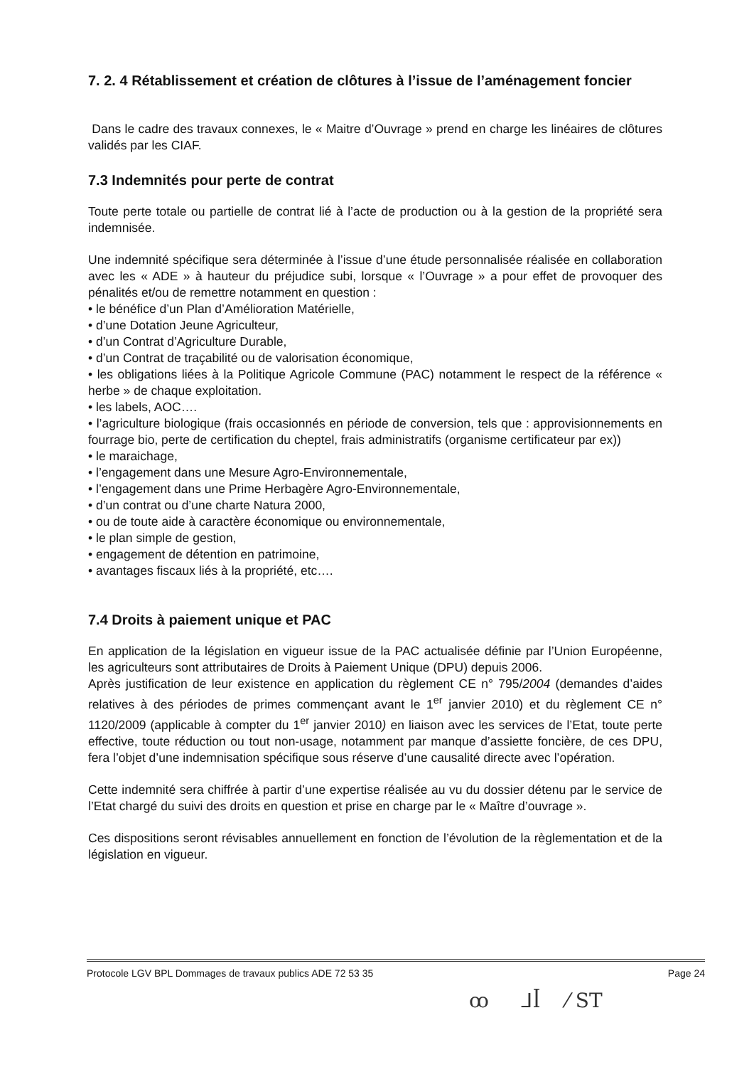7. 2. 4 Rétablissement et création de clôtures à l’issue de l’aménagement foncier
Dans le cadre des travaux connexes, le « Maitre d’Ouvrage » prend en charge les linéaires de clôtures validés par les CIAF.
7.3 Indemnités pour perte de contrat
Toute perte totale ou partielle de contrat lié à l’acte de production ou à la gestion de la propriété sera indemnisée.
Une indemnité spécifique sera déterminée à l’issue d’une étude personnalisée réalisée en collaboration avec les « ADE » à hauteur du préjudice subi, lorsque « l’Ouvrage » a pour effet de provoquer des pénalités et/ou de remettre notamment en question :
• le bénéfice d’un Plan d’Amélioration Matérielle,
• d’une Dotation Jeune Agriculteur,
• d’un Contrat d’Agriculture Durable,
• d’un Contrat de traçabilité ou de valorisation économique,
• les obligations liées à la Politique Agricole Commune (PAC) notamment le respect de la référence « herbe » de chaque exploitation.
• les labels, AOC….
• l’agriculture biologique (frais occasionnés en période de conversion, tels que : approvisionnements en fourrage bio, perte de certification du cheptel, frais administratifs (organisme certificateur par ex))
• le maraichage,
• l’engagement dans une Mesure Agro-Environnementale,
• l’engagement dans une Prime Herbagère Agro-Environnementale,
• d’un contrat ou d’une charte Natura 2000,
• ou de toute aide à caractère économique ou environnementale,
• le plan simple de gestion,
• engagement de détention en patrimoine,
• avantages fiscaux liés à la propriété, etc….
7.4 Droits à paiement unique et PAC
En application de la législation en vigueur issue de la PAC actualisée définie par l’Union Européenne, les agriculteurs sont attributaires de Droits à Paiement Unique (DPU) depuis 2006.
Après justification de leur existence en application du règlement CE n° 795/2004 (demandes d’aides relatives à des périodes de primes commençant avant le 1<sup>er</sup> janvier 2010) et du règlement CE n° 1120/2009 (applicable à compter du 1<sup>er</sup> janvier 2010) en liaison avec les services de l’Etat, toute perte effective, toute réduction ou tout non-usage, notamment par manque d’assiette foncière, de ces DPU, fera l’objet d’une indemnisation spécifique sous réserve d’une causalité directe avec l’opération.
Cette indemnité sera chiffrée à partir d’une expertise réalisée au vu du dossier détenu par le service de l’Etat chargé du suivi des droits en question et prise en charge par le « Maître d’ouvrage ».
Ces dispositions seront révisables annuellement en fonction de l’évolution de la règlementation et de la législation en vigueur.
Protocole LGV BPL Dommages de travaux publics ADE 72 53 35 Page 24
ꝏ ᒧꟾ ⁄ ST